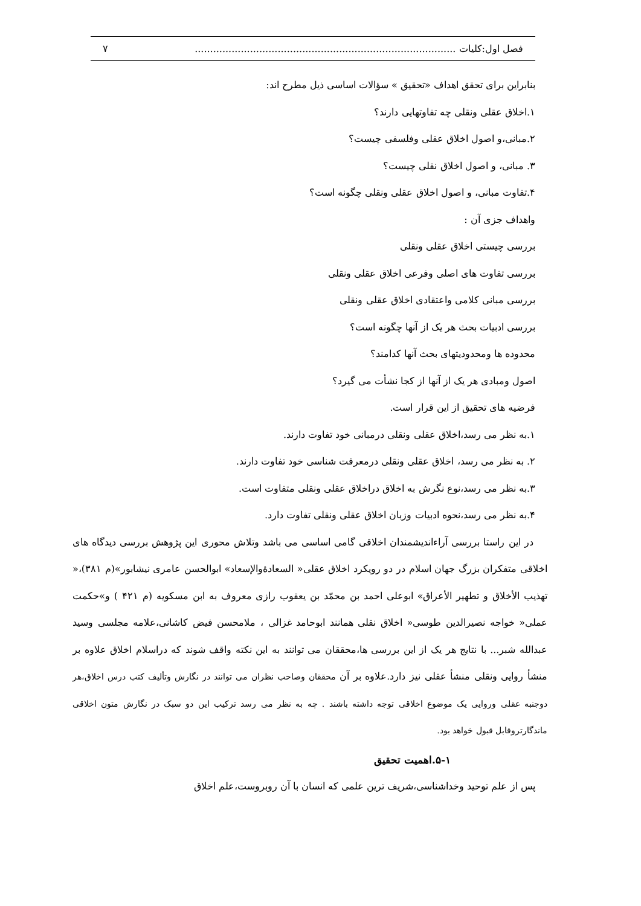فصل اول:کلیات ..................................................................................... ۷
بنابراین برای تحقق اهداف «تحقیق » سؤالات اساسی ذیل مطرح اند:
۱.اخلاق عقلی ونقلی چه تفاوتهایی دارند؟
۲.مبانی،و اصول اخلاق عقلی وفلسفی چیست؟
۳. مبانی، و اصول اخلاق نقلی چیست؟
۴.تفاوت مبانی، و اصول اخلاق عقلی ونقلی چگونه است؟
واهداف جزی آن :
بررسی چیستی اخلاق عقلی ونقلی
بررسی تفاوت های اصلی وفرعی اخلاق عقلی ونقلی
بررسی مبانی کلامی واعتقادی اخلاق عقلی ونقلی
بررسی ادبیات بحث هر یک از آنها چگونه است؟
محدوده ها ومحدودیتهای بحث آنها کدامند؟
اصول ومبادی هر یک از آنها از کجا نشأت می گیرد؟
فرضیه های تحقیق از این قرار است.
۱.به نظر می رسد،اخلاق عقلی ونقلی درمبانی خود تفاوت دارند.
۲. به نظر می رسد، اخلاق عقلی ونقلی درمعرفت شناسی خود تفاوت دارند.
۳.به نظر می رسد،نوع نگرش به اخلاق دراخلاق عقلی ونقلی متفاوت است.
۴.به نظر می رسد،نحوه ادبیات وزبان اخلاق عقلی ونقلی تفاوت دارد.
در این راستا بررسی آراءاندیشمندان اخلاقی گامی اساسی می باشد وتلاش محوری این پژوهش بررسی دیدگاه های اخلاقی متفکران بزرگ جهان اسلام در دو رویکرد اخلاق عقلی« السعادۀوالإسعاد» ابوالحسن عامری نیشابور»(م ۳۸۱)،« تهذیب الأخلاق و تطهیر الأعراق» ابوعلی احمد بن محمّد بن یعقوب رازی معروف به ابن مسکویه (م ۴۲۱ ) و»حکمت عملی« خواجه نصیرالدین طوسی« اخلاق نقلی همانند ابوحامد غزالی ، ملامحسن فیض کاشانی،علامه مجلسی وسید عبدالله شبر... با نتایج هر یک از این بررسی ها،محققان می توانند به این نکته واقف شوند که دراسلام اخلاق علاوه بر منشأ روایی ونقلی منشأ عقلی نیز دارد.علاوه بر آن محققان وصاحب نظران می توانند در نگارش وتألیف کتب درس اخلاق،هر دوجنبه عقلی وروایی یک موضوع اخلاقی توجه داشته باشند . چه به نظر می رسد ترکیب این دو سبک در نگارش متون اخلاقی ماندگارتروقابل قبول خواهد بود.
۵-۱.اهمیت تحقیق
پس از علم توحید وخداشناسی،شریف ترین علمی که انسان با آن روبروست،علم اخلاق